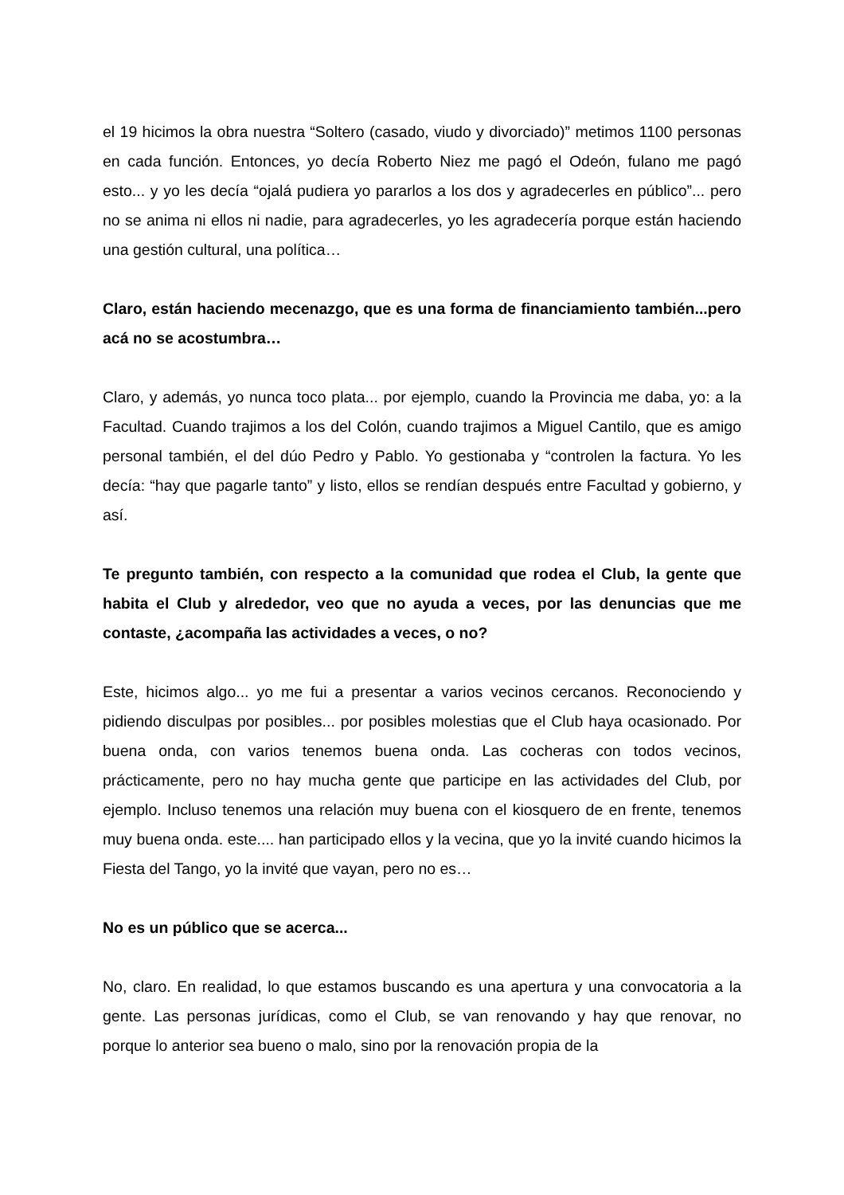el 19 hicimos la obra nuestra “Soltero (casado, viudo y divorciado)” metimos 1100 personas en cada función. Entonces, yo decía Roberto Niez me pagó el Odeón, fulano me pagó esto... y yo les decía “ojalá pudiera yo pararlos a los dos y agradecerles en público”... pero no se anima ni ellos ni nadie, para agradecerles, yo les agradecería porque están haciendo una gestión cultural, una política…
Claro, están haciendo mecenazgo, que es una forma de financiamiento también...pero acá no se acostumbra…
Claro, y además, yo nunca toco plata... por ejemplo, cuando la Provincia me daba, yo: a la Facultad. Cuando trajimos a los del Colón, cuando trajimos a Miguel Cantilo, que es amigo personal también, el del dúo Pedro y Pablo. Yo gestionaba y “controlen la factura. Yo les decía: “hay que pagarle tanto” y listo, ellos se rendían después entre Facultad y gobierno, y así.
Te pregunto también, con respecto a la comunidad que rodea el Club, la gente que habita el Club y alrededor, veo que no ayuda a veces, por las denuncias que me contaste, ¿acompaña las actividades a veces, o no?
Este, hicimos algo... yo me fui a presentar a varios vecinos cercanos. Reconociendo y pidiendo disculpas por posibles... por posibles molestias que el Club haya ocasionado. Por buena onda, con varios tenemos buena onda. Las cocheras con todos vecinos, prácticamente, pero no hay mucha gente que participe en las actividades del Club, por ejemplo. Incluso tenemos una relación muy buena con el kiosquero de en frente, tenemos muy buena onda. este.... han participado ellos y la vecina, que yo la invité cuando hicimos la Fiesta del Tango, yo la invité que vayan, pero no es…
No es un público que se acerca...
No, claro. En realidad, lo que estamos buscando es una apertura y una convocatoria a la gente. Las personas jurídicas, como el Club, se van renovando y hay que renovar, no porque lo anterior sea bueno o malo, sino por la renovación propia de la